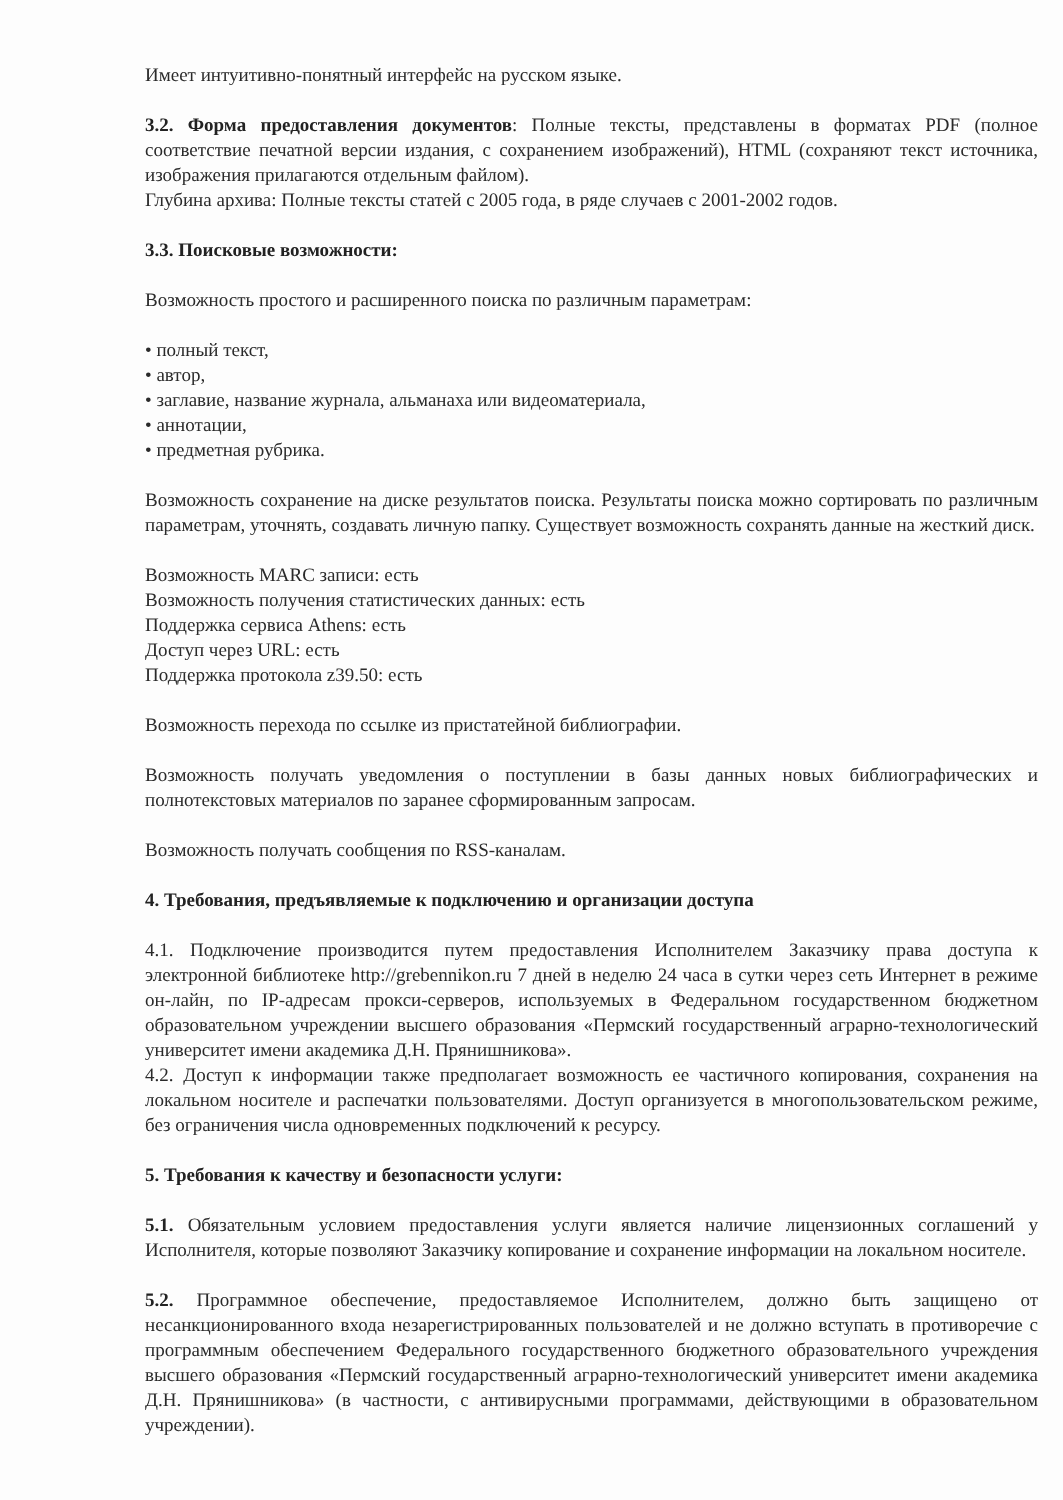Имеет интуитивно-понятный интерфейс на русском языке.
3.2. Форма предоставления документов: Полные тексты, представлены в форматах PDF (полное соответствие печатной версии издания, с сохранением изображений), HTML (сохраняют текст источника, изображения прилагаются отдельным файлом).
Глубина архива: Полные тексты статей с 2005 года, в ряде случаев с 2001-2002 годов.
3.3. Поисковые возможности:
Возможность простого и расширенного поиска по различным параметрам:
• полный текст,
• автор,
• заглавие, название журнала, альманаха или видеоматериала,
• аннотации,
• предметная рубрика.
Возможность сохранение на диске результатов поиска. Результаты поиска можно сортировать по различным параметрам, уточнять, создавать личную папку. Существует возможность сохранять данные на жесткий диск.
Возможность MARC записи: есть
Возможность получения статистических данных: есть
Поддержка сервиса Athens: есть
Доступ через URL: есть
Поддержка протокола z39.50: есть
Возможность перехода по ссылке из пристатейной библиографии.
Возможность получать уведомления о поступлении в базы данных новых библиографических и полнотекстовых материалов по заранее сформированным запросам.
Возможность получать сообщения по RSS-каналам.
4. Требования, предъявляемые к подключению и организации доступа
4.1. Подключение производится путем предоставления Исполнителем Заказчику права доступа к электронной библиотеке http://grebennikon.ru 7 дней в неделю 24 часа в сутки через сеть Интернет в режиме он-лайн, по IP-адресам прокси-серверов, используемых в Федеральном государственном бюджетном образовательном учреждении высшего образования «Пермский государственный аграрно-технологический университет имени академика Д.Н. Прянишникова».
4.2. Доступ к информации также предполагает возможность ее частичного копирования, сохранения на локальном носителе и распечатки пользователями. Доступ организуется в многопользовательском режиме, без ограничения числа одновременных подключений к ресурсу.
5. Требования к качеству и безопасности услуги:
5.1. Обязательным условием предоставления услуги является наличие лицензионных соглашений у Исполнителя, которые позволяют Заказчику копирование и сохранение информации на локальном носителе.
5.2. Программное обеспечение, предоставляемое Исполнителем, должно быть защищено от несанкционированного входа незарегистрированных пользователей и не должно вступать в противоречие с программным обеспечением Федерального государственного бюджетного образовательного учреждения высшего образования «Пермский государственный аграрно-технологический университет имени академика Д.Н. Прянишникова» (в частности, с антивирусными программами, действующими в образовательном учреждении).